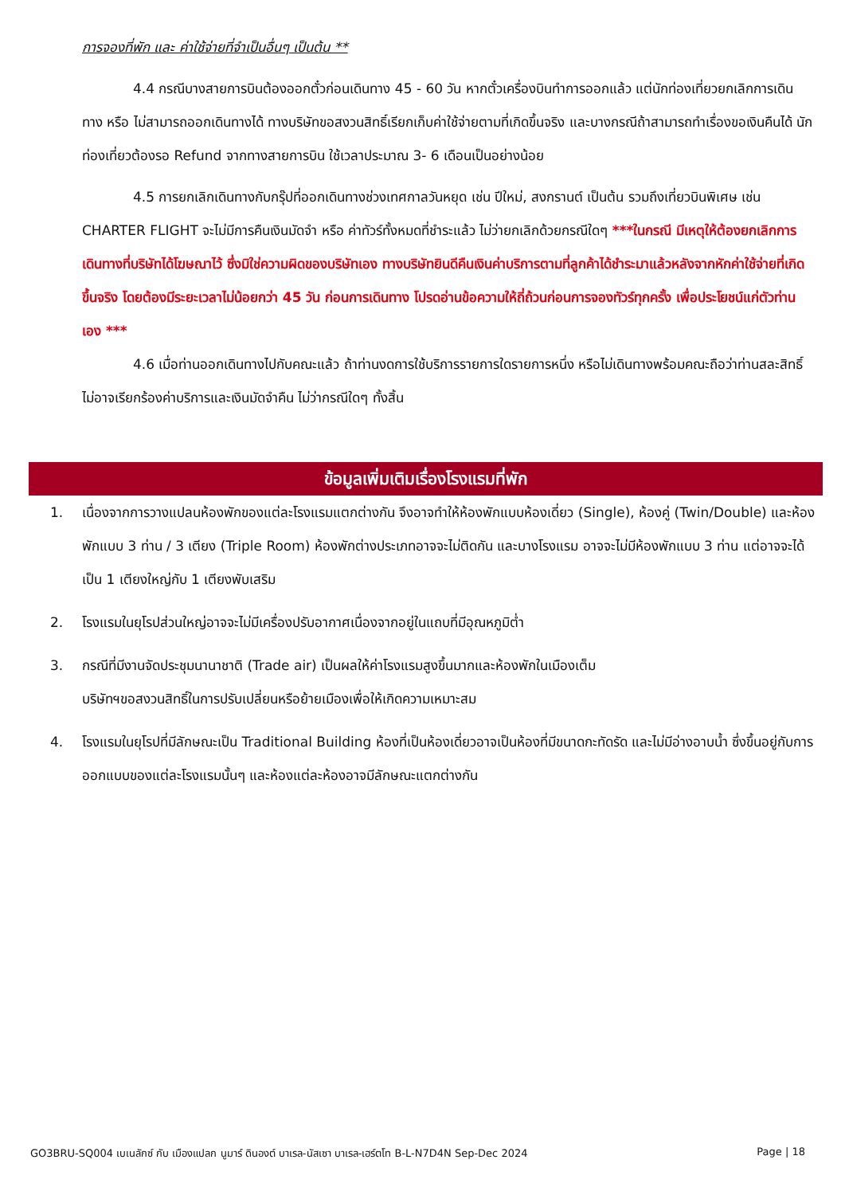การจองที่พัก และ ค่าใช้จ่ายที่จำเป็นอื่นๆ เป็นต้น **
4.4 กรณีบางสายการบินต้องออกตั๋วก่อนเดินทาง 45 - 60 วัน หากตั๋วเครื่องบินทำการออกแล้ว แต่นักท่องเที่ยวยกเลิกการเดินทาง หรือ ไม่สามารถออกเดินทางได้ ทางบริษัทขอสงวนสิทธิ์เรียกเก็บค่าใช้จ่ายตามที่เกิดขึ้นจริง และบางกรณีถ้าสามารถทำเรื่องขอเงินคืนได้ นักท่องเที่ยวต้องรอ Refund จากทางสายการบิน ใช้เวลาประมาณ 3- 6 เดือนเป็นอย่างน้อย
4.5 การยกเลิกเดินทางกับกรุ๊ปที่ออกเดินทางช่วงเทศกาลวันหยุด เช่น ปีใหม่, สงกรานต์ เป็นต้น รวมถึงเที่ยวบินพิเศษ เช่น CHARTER FLIGHT จะไม่มีการคืนเงินมัดจำ หรือ ค่าทัวร์ทั้งหมดที่ชำระแล้ว ไม่ว่ายกเลิกด้วยกรณีใดๆ ***ในกรณี มีเหตุให้ต้องยกเลิกการเดินทางที่บริษัทได้โฆษณาไว้ ซึ่งมิใช่ความผิดของบริษัทเอง ทางบริษัทยินดีคืนเงินค่าบริการตามที่ลูกค้าได้ชำระมาแล้วหลังจากหักค่าใช้จ่ายที่เกิดขึ้นจริง โดยต้องมีระยะเวลาไม่น้อยกว่า 45 วัน ก่อนการเดินทาง โปรดอ่านข้อความให้ถี่ถ้วนก่อนการจองทัวร์ทุกครั้ง เพื่อประโยชน์แก่ตัวท่านเอง ***
4.6 เมื่อท่านออกเดินทางไปกับคณะแล้ว ถ้าท่านงดการใช้บริการรายการใดรายการหนึ่ง หรือไม่เดินทางพร้อมคณะถือว่าท่านสละสิทธิ์ ไม่อาจเรียกร้องค่าบริการและเงินมัดจำคืน ไม่ว่ากรณีใดๆ ทั้งสิ้น
ข้อมูลเพิ่มเติมเรื่องโรงแรมที่พัก
1. เนื่องจากการวางแปลนห้องพักของแต่ละโรงแรมแตกต่างกัน จึงอาจทำให้ห้องพักแบบห้องเดี่ยว (Single), ห้องคู่ (Twin/Double) และห้องพักแบบ 3 ท่าน / 3 เตียง (Triple Room) ห้องพักต่างประเภทอาจจะไม่ติดกัน และบางโรงแรม อาจจะไม่มีห้องพักแบบ 3 ท่าน แต่อาจจะได้เป็น 1 เตียงใหญ่กับ 1 เตียงพับเสริม
2. โรงแรมในยุโรปส่วนใหญ่อาจจะไม่มีเครื่องปรับอากาศเนื่องจากอยู่ในแถบที่มีอุณหภูมิต่ำ
3. กรณีที่มีงานจัดประชุมนานาชาติ (Trade air) เป็นผลให้ค่าโรงแรมสูงขึ้นมากและห้องพักในเมืองเต็ม
บริษัทฯขอสงวนสิทธิ์ในการปรับเปลี่ยนหรือย้ายเมืองเพื่อให้เกิดความเหมาะสม
4. โรงแรมในยุโรปที่มีลักษณะเป็น Traditional Building ห้องที่เป็นห้องเดี่ยวอาจเป็นห้องที่มีขนาดกะทัดรัด และไม่มีอ่างอาบน้ำ ซึ่งขึ้นอยู่กับการออกแบบของแต่ละโรงแรมนั้นๆ และห้องแต่ละห้องอาจมีลักษณะแตกต่างกัน
GO3BRU-SQ004 เบเนลักซ์ กับ เมืองแปลก นูมาร์ ดินองต์ บาเรล-นัสเซา บาเรล-เฮร์ตโท B-L-N7D4N Sep-Dec 2024 Page | 18